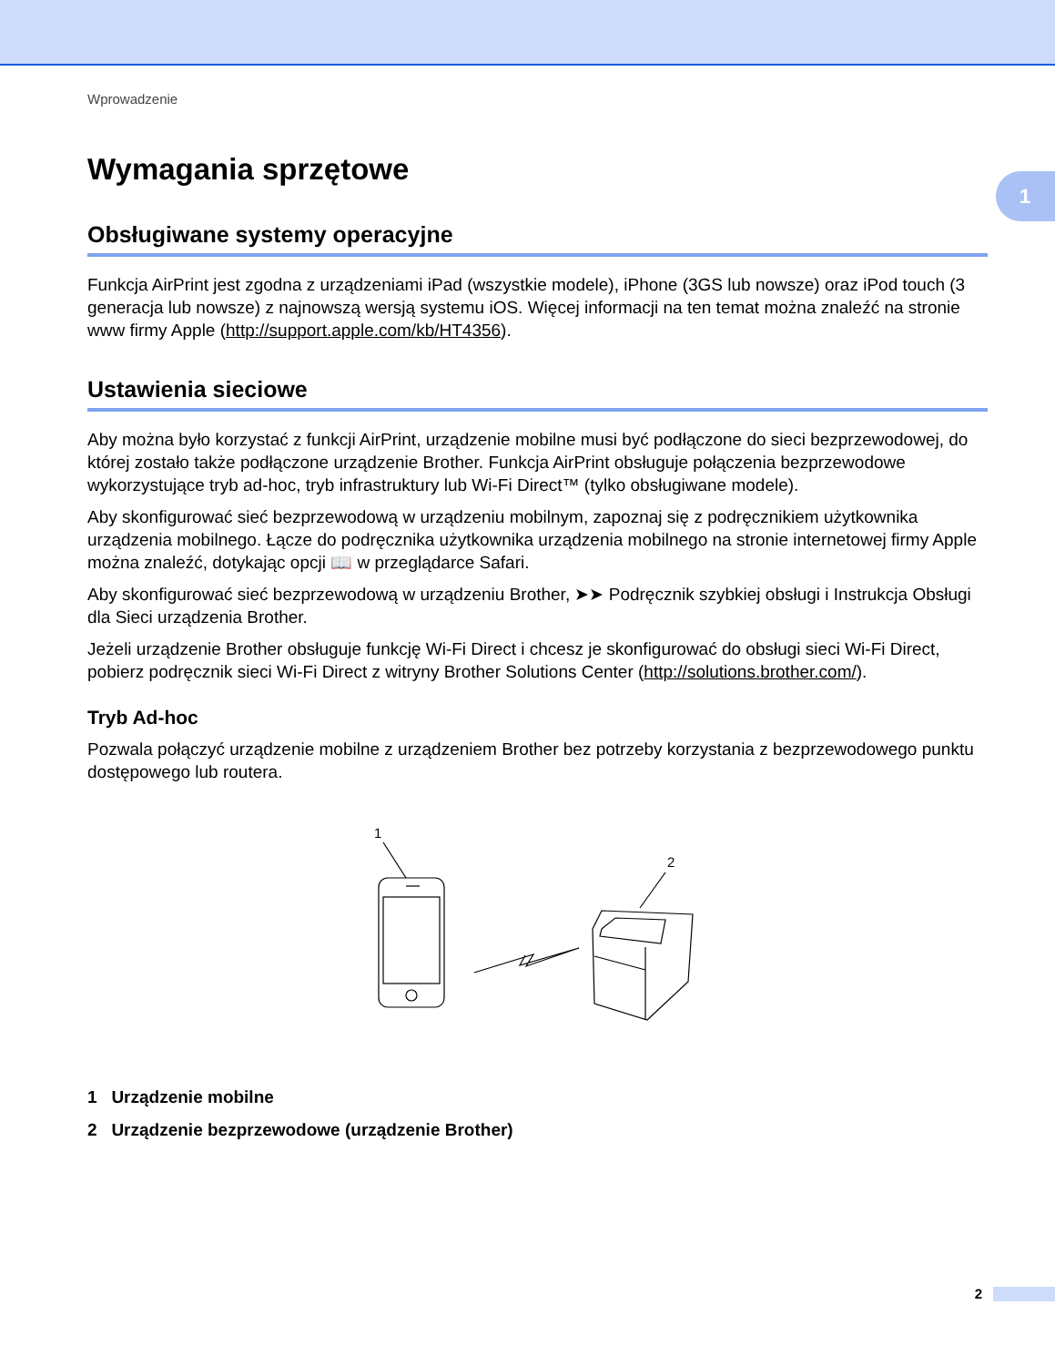1
Wprowadzenie
Wymagania sprzętowe
Obsługiwane systemy operacyjne
Funkcja AirPrint jest zgodna z urządzeniami iPad (wszystkie modele), iPhone (3GS lub nowsze) oraz iPod touch (3 generacja lub nowsze) z najnowszą wersją systemu iOS. Więcej informacji na ten temat można znaleźć na stronie www firmy Apple (http://support.apple.com/kb/HT4356).
Ustawienia sieciowe
Aby można było korzystać z funkcji AirPrint, urządzenie mobilne musi być podłączone do sieci bezprzewodowej, do której zostało także podłączone urządzenie Brother. Funkcja AirPrint obsługuje połączenia bezprzewodowe wykorzystujące tryb ad-hoc, tryb infrastruktury lub Wi-Fi Direct™ (tylko obsługiwane modele).
Aby skonfigurować sieć bezprzewodową w urządzeniu mobilnym, zapoznaj się z podręcznikiem użytkownika urządzenia mobilnego. Łącze do podręcznika użytkownika urządzenia mobilnego na stronie internetowej firmy Apple można znaleźć, dotykając opcji 📖 w przeglądarce Safari.
Aby skonfigurować sieć bezprzewodową w urządzeniu Brother, ➤➤ Podręcznik szybkiej obsługi i Instrukcja Obsługi dla Sieci urządzenia Brother.
Jeżeli urządzenie Brother obsługuje funkcję Wi-Fi Direct i chcesz je skonfigurować do obsługi sieci Wi-Fi Direct, pobierz podręcznik sieci Wi-Fi Direct z witryny Brother Solutions Center (http://solutions.brother.com/).
Tryb Ad-hoc
Pozwala połączyć urządzenie mobilne z urządzeniem Brother bez potrzeby korzystania z bezprzewodowego punktu dostępowego lub routera.
1
2
1 Urządzenie mobilne
2 Urządzenie bezprzewodowe (urządzenie Brother)
2